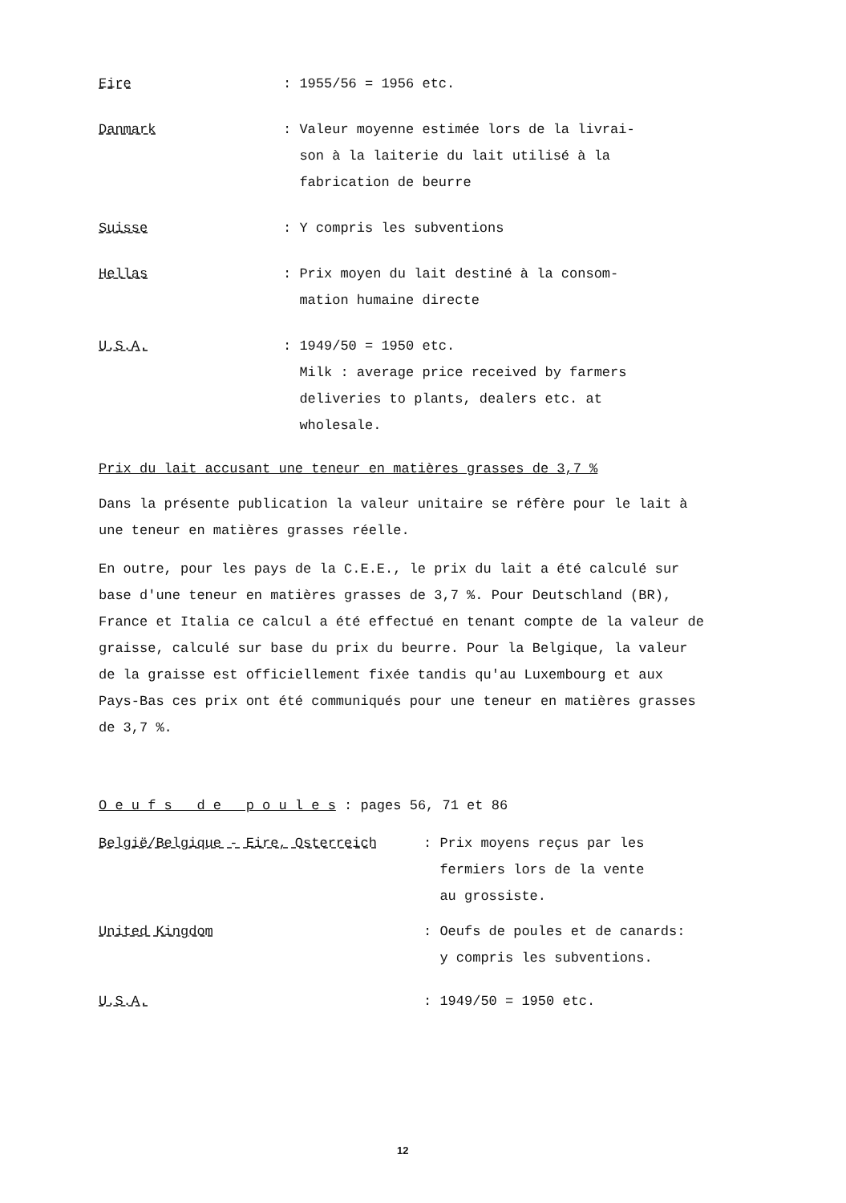Eire : 1955/56 = 1956 etc.
Danmark : Valeur moyenne estimée lors de la livrai-
son à la laiterie du lait utilisé à la
fabrication de beurre
Suisse : Y compris les subventions
Hellas : Prix moyen du lait destiné à la consom-
mation humaine directe
U.S.A. : 1949/50 = 1950 etc.
Milk : average price received by farmers
deliveries to plants, dealers etc. at
wholesale.
Prix du lait accusant une teneur en matières grasses de 3,7 %
Dans la présente publication la valeur unitaire se réfère pour le lait à une teneur en matières grasses réelle.
En outre, pour les pays de la C.E.E., le prix du lait a été calculé sur base d'une teneur en matières grasses de 3,7 %. Pour Deutschland (BR), France et Italia ce calcul a été effectué en tenant compte de la valeur de graisse, calculé sur base du prix du beurre. Pour la Belgique, la valeur de la graisse est officiellement fixée tandis qu'au Luxembourg et aux Pays-Bas ces prix ont été communiqués pour une teneur en matières grasses de 3,7 %.
O e u f s d e p o u l e s : pages 56, 71 et 86
België/Belgique - Eire, Osterreich : Prix moyens reçus par les
fermiers lors de la vente
au grossiste.
United Kingdom : Oeufs de poules et de canards:
y compris les subventions.
U.S.A. : 1949/50 = 1950 etc.
12